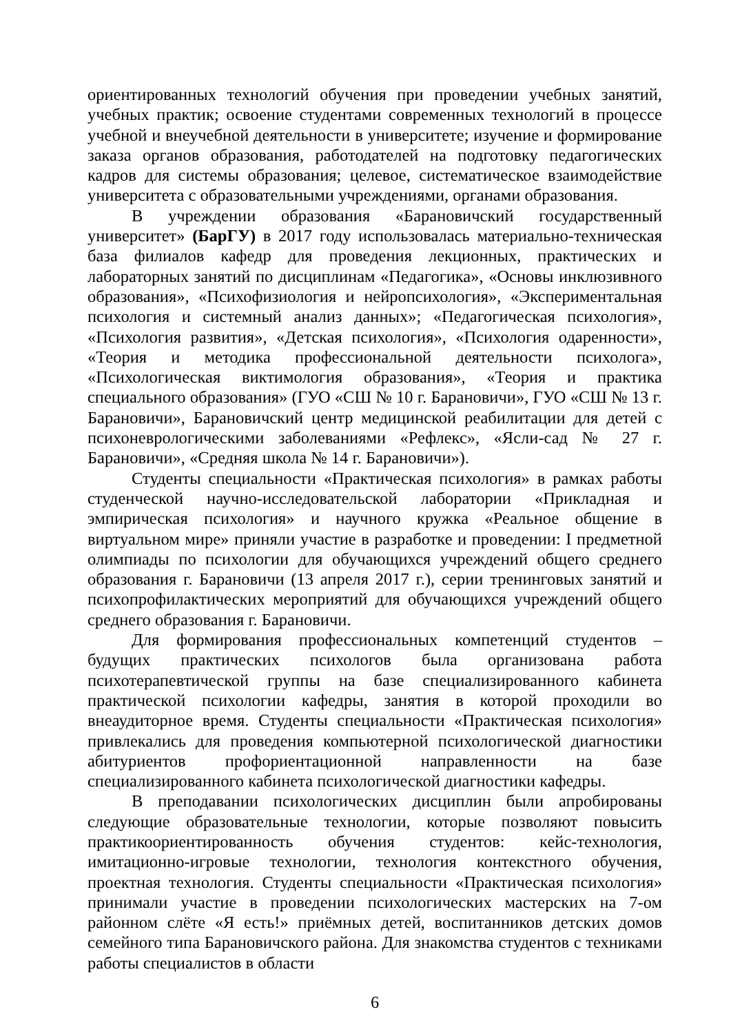ориентированных технологий обучения при проведении учебных занятий, учебных практик; освоение студентами современных технологий в процессе учебной и внеучебной деятельности в университете; изучение и формирование заказа органов образования, работодателей на подготовку педагогических кадров для системы образования; целевое, систематическое взаимодействие университета с образовательными учреждениями, органами образования.
В учреждении образования «Барановичский государственный университет» (БарГУ) в 2017 году использовалась материально-техническая база филиалов кафедр для проведения лекционных, практических и лабораторных занятий по дисциплинам «Педагогика», «Основы инклюзивного образования», «Психофизиология и нейропсихология», «Экспериментальная психология и системный анализ данных»; «Педагогическая психология», «Психология развития», «Детская психология», «Психология одаренности», «Теория и методика профессиональной деятельности психолога», «Психологическая виктимология образования», «Теория и практика специального образования» (ГУО «СШ № 10 г. Барановичи», ГУО «СШ № 13 г. Барановичи», Барановичский центр медицинской реабилитации для детей с психоневрологическими заболеваниями «Рефлекс», «Ясли-сад № 27 г. Барановичи», «Средняя школа № 14 г. Барановичи»).
Студенты специальности «Практическая психология» в рамках работы студенческой научно-исследовательской лаборатории «Прикладная и эмпирическая психология» и научного кружка «Реальное общение в виртуальном мире» приняли участие в разработке и проведении: I предметной олимпиады по психологии для обучающихся учреждений общего среднего образования г. Барановичи (13 апреля 2017 г.), серии тренинговых занятий и психопрофилактических мероприятий для обучающихся учреждений общего среднего образования г. Барановичи.
Для формирования профессиональных компетенций студентов – будущих практических психологов была организована работа психотерапевтической группы на базе специализированного кабинета практической психологии кафедры, занятия в которой проходили во внеаудиторное время. Студенты специальности «Практическая психология» привлекались для проведения компьютерной психологической диагностики абитуриентов профориентационной направленности на базе специализированного кабинета психологической диагностики кафедры.
В преподавании психологических дисциплин были апробированы следующие образовательные технологии, которые позволяют повысить практикоориентированность обучения студентов: кейс-технология, имитационно-игровые технологии, технология контекстного обучения, проектная технология. Студенты специальности «Практическая психология» принимали участие в проведении психологических мастерских на 7-ом районном слёте «Я есть!» приёмных детей, воспитанников детских домов семейного типа Барановичского района. Для знакомства студентов с техниками работы специалистов в области
6